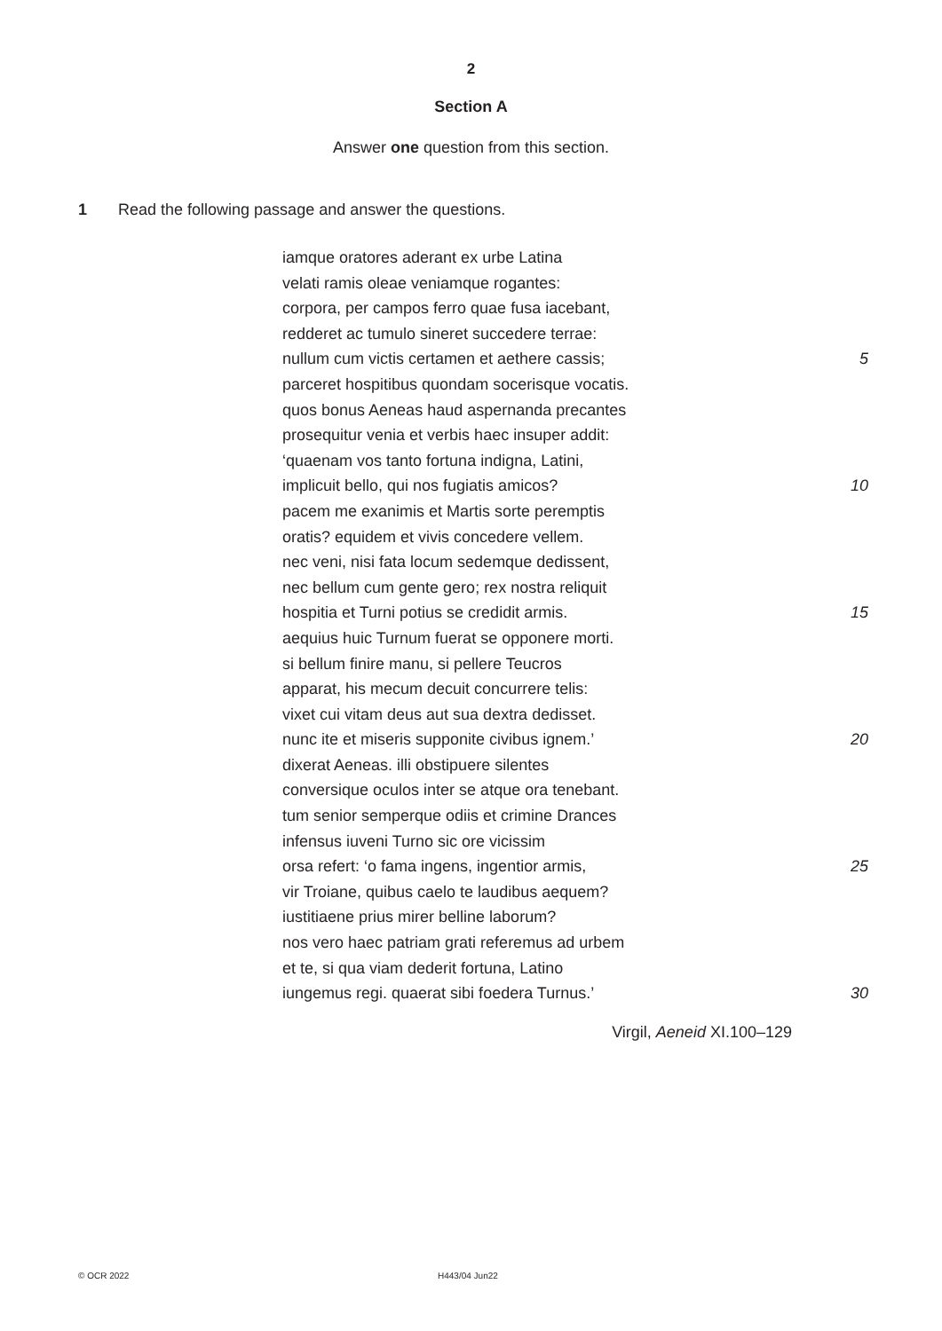2
Section A
Answer one question from this section.
1 Read the following passage and answer the questions.
iamque oratores aderant ex urbe Latina
velati ramis oleae veniamque rogantes:
corpora, per campos ferro quae fusa iacebant,
redderet ac tumulo sineret succedere terrae:
nullum cum victis certamen et aethere cassis; 5
parceret hospitibus quondam socerisque vocatis.
quos bonus Aeneas haud aspernanda precantes
prosequitur venia et verbis haec insuper addit:
‘quaenam vos tanto fortuna indigna, Latini,
implicuit bello, qui nos fugiatis amicos? 10
pacem me exanimis et Martis sorte peremptis
oratis? equidem et vivis concedere vellem.
nec veni, nisi fata locum sedemque dedissent,
nec bellum cum gente gero; rex nostra reliquit
hospitia et Turni potius se credidit armis. 15
aequius huic Turnum fuerat se opponere morti.
si bellum finire manu, si pellere Teucros
apparat, his mecum decuit concurrere telis:
vixet cui vitam deus aut sua dextra dedisset.
nunc ite et miseris supponite civibus ignem.’ 20
dixerat Aeneas. illi obstipuere silentes
conversique oculos inter se atque ora tenebant.
tum senior semperque odiis et crimine Drances
infensus iuveni Turno sic ore vicissim
orsa refert: ‘o fama ingens, ingentior armis, 25
vir Troiane, quibus caelo te laudibus aequem?
iustitiaene prius mirer belline laborum?
nos vero haec patriam grati referemus ad urbem
et te, si qua viam dederit fortuna, Latino
iungemus regi. quaerat sibi foedera Turnus.’ 30
Virgil, Aeneid XI.100–129
© OCR 2022 H443/04 Jun22